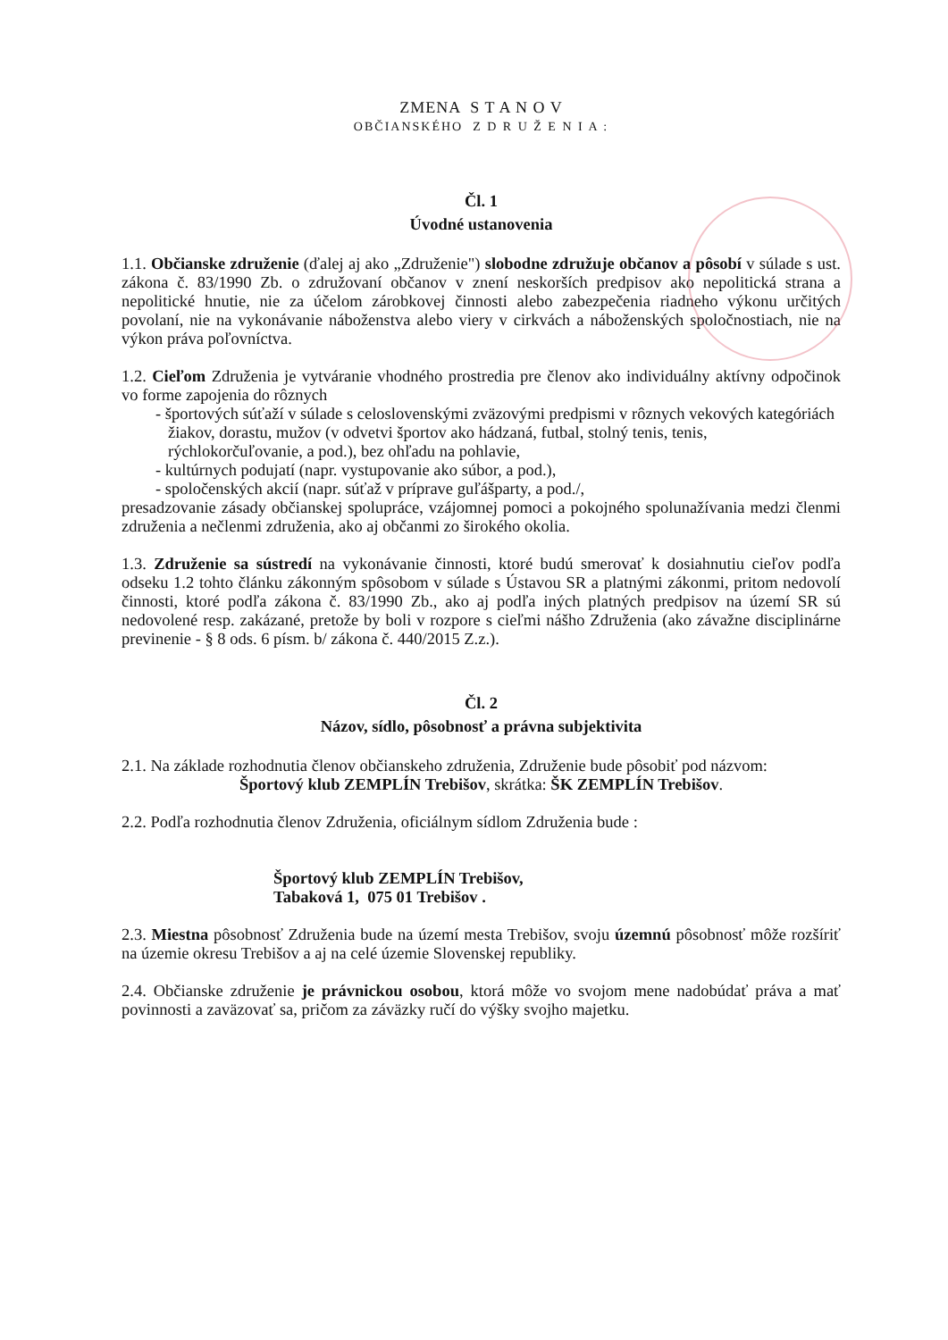ZMENA S T A N O V
OBČIANSKÉHO Z D R U Ž E N I A :
Čl. 1
Úvodné ustanovenia
1.1. Občianske združenie (ďalej aj ako „Združenie") slobodne združuje občanov a pôsobí v súlade s ust. zákona č. 83/1990 Zb. o združovaní občanov v znení neskorších predpisov ako nepolitická strana a nepolitické hnutie, nie za účelom zárobkovej činnosti alebo zabezpečenia riadneho výkonu určitých povolaní, nie na vykonávanie náboženstva alebo viery v cirkvách a náboženských spoločnostiach, nie na výkon práva poľovníctva.
1.2. Cieľom Združenia je vytváranie vhodného prostredia pre členov ako individuálny aktívny odpočinok vo forme zapojenia do rôznych
- športových súťaží v súlade s celoslovenskými zväzovými predpismi v rôznych vekových kategóriách žiakov, dorastu, mužov (v odvetvi športov ako hádzaná, futbal, stolný tenis, tenis, rýchlokorčuľovanie, a pod.), bez ohľadu na pohlavie,
- kultúrnych podujatí (napr. vystupovanie ako súbor, a pod.),
- spoločenských akcií (napr. súťaž v príprave guľášparty, a pod./,
presadzovanie zásady občianskej spolupráce, vzájomnej pomoci a pokojného spolunažívania medzi členmi združenia a nečlenmi združenia, ako aj občanmi zo širokého okolia.
1.3. Združenie sa sústredí na vykonávanie činnosti, ktoré budú smerovať k dosiahnutiu cieľov podľa odseku 1.2 tohto článku zákonným spôsobom v súlade s Ústavou SR a platnými zákonmi, pritom nedovolí činnosti, ktoré podľa zákona č. 83/1990 Zb., ako aj podľa iných platných predpisov na území SR sú nedovolené resp. zakázané, pretože by boli v rozpore s cieľmi nášho Združenia (ako závažne disciplinárne previnenie - § 8 ods. 6 písm. b/ zákona č. 440/2015 Z.z.).
Čl. 2
Názov, sídlo, pôsobnosť a právna subjektivita
2.1. Na základe rozhodnutia členov občianskeho združenia, Združenie bude pôsobiť pod názvom:
Športový klub ZEMPLÍN Trebišov, skrátka: ŠK ZEMPLÍN Trebišov.
2.2. Podľa rozhodnutia členov Združenia, oficiálnym sídlom Združenia bude :
Športový klub ZEMPLÍN Trebišov,
Tabaková 1, 075 01 Trebišov .
2.3. Miestna pôsobnosť Združenia bude na území mesta Trebišov, svoju územnú pôsobnosť môže rozšíriť na územie okresu Trebišov a aj na celé územie Slovenskej republiky.
2.4. Občianske združenie je právnickou osobou, ktorá môže vo svojom mene nadobúdať práva a mať povinnosti a zaväzovať sa, pričom za záväzky ručí do výšky svojho majetku.